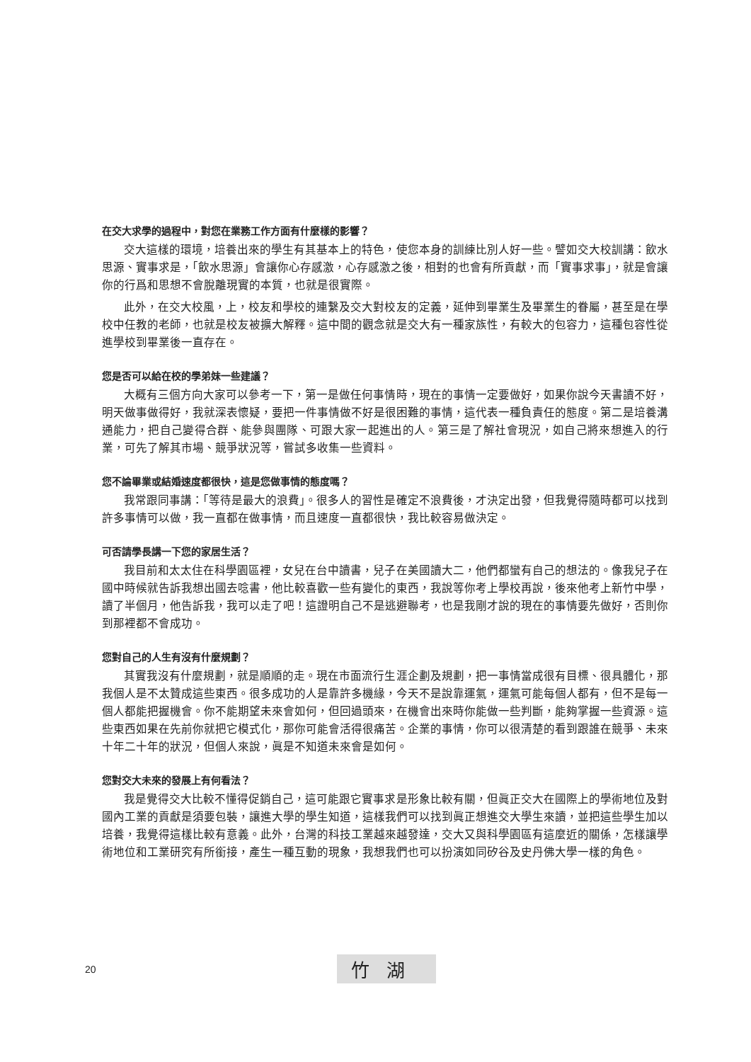在交大求學的過程中，對您在業務工作方面有什麼樣的影響？
交大這樣的環境，培養出來的學生有其基本上的特色，使您本身的訓練比別人好一些。譬如交大校訓講：飲水思源、實事求是，「飲水思源」會讓你心存感激，心存感激之後，相對的也會有所貢獻，而「實事求事」，就是會讓你的行爲和思想不會脫離現實的本質，也就是很實際。
此外，在交大校風，上，校友和學校的連繫及交大對校友的定義，延伸到畢業生及畢業生的眷屬，甚至是在學校中任教的老師，也就是校友被擴大解釋。這中間的觀念就是交大有一種家族性，有較大的包容力，這種包容性從進學校到畢業後一直存在。
您是否可以給在校的學弟妹一些建議？
大概有三個方向大家可以參考一下，第一是做任何事情時，現在的事情一定要做好，如果你說今天書讀不好，明天做事做得好，我就深表懷疑，要把一件事情做不好是很困難的事情，這代表一種負責任的態度。第二是培養溝通能力，把自己變得合群、能參與團隊、可跟大家一起進出的人。第三是了解社會現況，如自己將來想進入的行業，可先了解其市場、競爭狀況等，嘗試多收集一些資料。
您不論畢業或結婚速度都很快，這是您做事情的態度嗎？
我常跟同事講：「等待是最大的浪費」。很多人的習性是確定不浪費後，才決定出發，但我覺得隨時都可以找到許多事情可以做，我一直都在做事情，而且速度一直都很快，我比較容易做決定。
可否請學長講一下您的家居生活？
我目前和太太住在科學園區裡，女兒在台中讀書，兒子在美國讀大二，他們都蠻有自己的想法的。像我兒子在國中時候就告訴我想出國去唸書，他比較喜歡一些有變化的東西，我說等你考上學校再說，後來他考上新竹中學，讀了半個月，他告訴我，我可以走了吧！這證明自己不是逃避聯考，也是我剛才說的現在的事情要先做好，否則你到那裡都不會成功。
您對自己的人生有沒有什麼規劃？
其實我沒有什麼規劃，就是順順的走。現在市面流行生涯企劃及規劃，把一事情當成很有目標、很具體化，那我個人是不太贊成這些東西。很多成功的人是靠許多機緣，今天不是說靠運氣，運氣可能每個人都有，但不是每一個人都能把握機會。你不能期望未來會如何，但回過頭來，在機會出來時你能做一些判斷，能夠掌握一些資源。這些東西如果在先前你就把它模式化，那你可能會活得很痛苦。企業的事情，你可以很清楚的看到跟誰在競爭、未來十年二十年的狀況，但個人來說，眞是不知道未來會是如何。
您對交大未來的發展上有何看法？
我是覺得交大比較不懂得促銷自己，這可能跟它實事求是形象比較有關，但眞正交大在國際上的學術地位及對國內工業的貢獻是須要包裝，讓進大學的學生知道，這樣我們可以找到眞正想進交大學生來讀，並把這些學生加以培養，我覺得這樣比較有意義。此外，台灣的科技工業越來越發達，交大又與科學園區有這麼近的關係，怎樣讓學術地位和工業研究有所銜接，產生一種互動的現象，我想我們也可以扮演如同矽谷及史丹佛大學一樣的角色。
20 竹湖